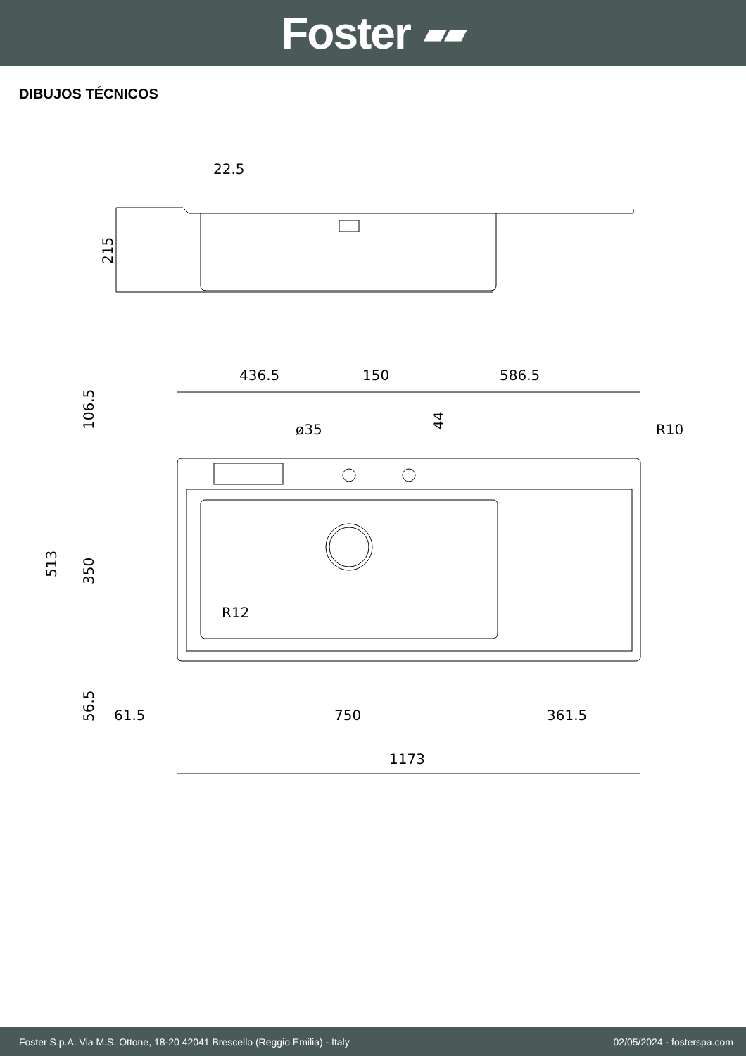Foster ▰▰
DIBUJOS TÉCNICOS
22.5
215
436.5
150
586.5
ø35
R10
R12
513
350
106.5
56.5
44
61.5
750
361.5
1173
Foster S.p.A. Via M.S. Ottone, 18-20 42041 Brescello (Reggio Emilia) - Italy 02/05/2024 - fosterspa.com